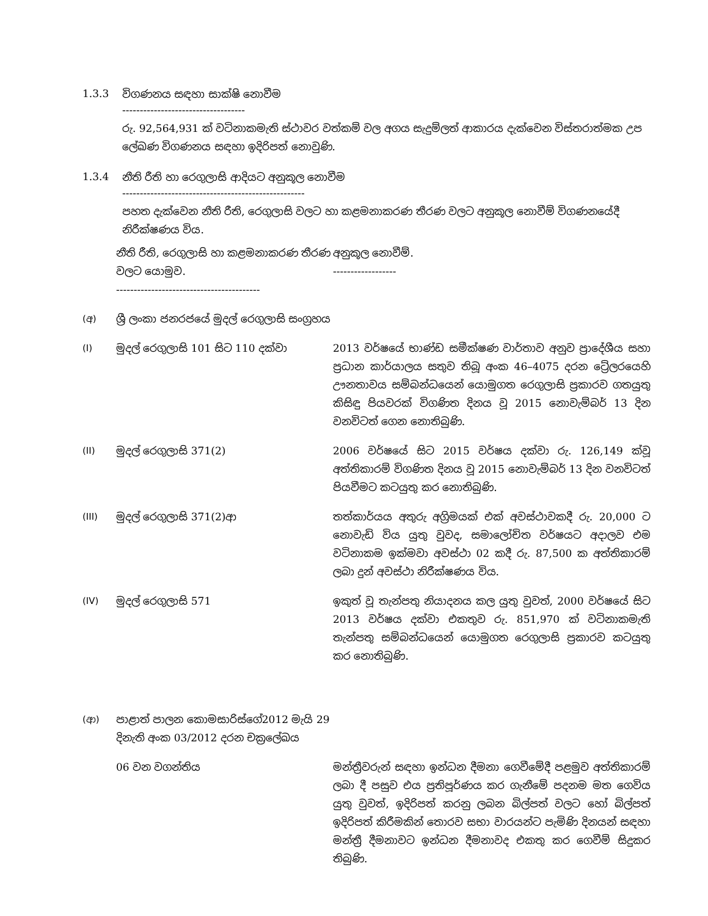1.3.3 විගණනය සඳහා සාක්ෂි නොවීම
-----------------------------------
රු. 92,564,931 ක් වටිනාකමැති ස්ථාවර වත්කම් වල අගය සැදුම්ලත් ආකාරය දැක්වෙන විස්තරාත්මක උප ලේඛණ විගණනය සඳහා ඉදිරිපත් නොවුණි.
1.3.4 නීති රීති හා රෙගුලාසි ආදියට අනුකූල නොවීම
----------------------------------------------------
පහත දැක්වෙන නීති රීති, රෙගුලාසි වලට හා කළමනාකරණ තීරණ වලට අනුකූල නොවීම් විගණනයේදී නිරීක්ෂණය විය.
| | නීති රීති, රෙගුලාසි හා කළමනාකරණ තීරණ වලට යොමුව. ----------------------------------------- | අනුකූල නොවීම්. ------------------ |
| (අ) | ශ්‍රී ලංකා ජනරජයේ මුදල් රෙගුලාසි සංග්‍රහය | |
| (I) | මුදල් රෙගුලාසි 101 සිට 110 දක්වා | 2013 වර්ෂයේ භාණ්ඩ සමීක්ෂණ වාර්තාව අනුව ප්‍රාදේශීය සහා ප්‍රධාන කාර්යාලය සතුව තිබූ අංක 46–4075 දරන ට්‍රේලරයෙහි ඌනතාවය සම්බන්ධයෙන් යොමුගත රෙගුලාසි ප්‍රකාරව ගතයුතු කිසිඳු පියවරක් විගණිත දිනය වූ 2015 නොවැම්බර් 13 දින වනවිටත් ගෙන නොතිබුණි. |
| (II) | මුදල් රෙගුලාසි 371(2) | 2006 වර්ෂයේ සිට 2015 වර්ෂය දක්වා රු. 126,149 ක්වූ අත්තිකාරම් විගණිත දිනය වූ 2015 නොවැම්බර් 13 දින වනවිටත් පියවීමට කටයුතු කර නොතිබුණි. |
| (III) | මුදල් රෙගුලාසි 371(2)ආ | තත්කාර්යය අතුරු අග්‍රිමයක් එක් අවස්ථාවකදී රු. 20,000 ට නොවැඩි විය යුතු වුවද, සමාලෝචිත වර්ෂයට අදාලව එම වටිනාකම ඉක්මවා අවස්ථා 02 කදී රු. 87,500 ක අත්තිකාරම් ලබා දුන් අවස්ථා නිරීක්ෂණය විය. |
| (IV) | මුදල් රෙගුලාසි 571 | ඉකුත් වූ තැන්පතු නියාදනය කල යුතු වුවත්, 2000 වර්ෂයේ සිට 2013 වර්ෂය දක්වා එකතුව රු. 851,970 ක් වටිනාකමැති තැන්පතු සම්බන්ධයෙන් යොමුගත රෙගුලාසි ප්‍රකාරව කටයුතු කර නොතිබුණි. |
| (ආ) | පාළාත් පාලන කොමසාරිස්ගේ2012 මැයි 29 දිනැති අංක 03/2012 දරන චක්‍රලේඛය | |
| | 06 වන වගන්තිය | මන්ත්‍රීවරුන් සඳහා ඉන්ධන දීමනා ගෙවීමේදී පළමුව අත්තිකාරම් ලබා දී පසුව එය ප්‍රතිපූර්ණය කර ගැනීමේ පදනම මත ගෙවිය යුතු වුවත්, ඉදිරිපත් කරනු ලබන බිල්පත් වලට හෝ බිල්පත් ඉදිරිපත් කිරීමකින් තොරව සභා වාරයන්ට පැමිණි දිනයන් සඳහා මන්ත්‍රී දීමනාවට ඉන්ධන දීමනාවද එකතු කර ගෙවීම් සිදුකර තිබුණි. |